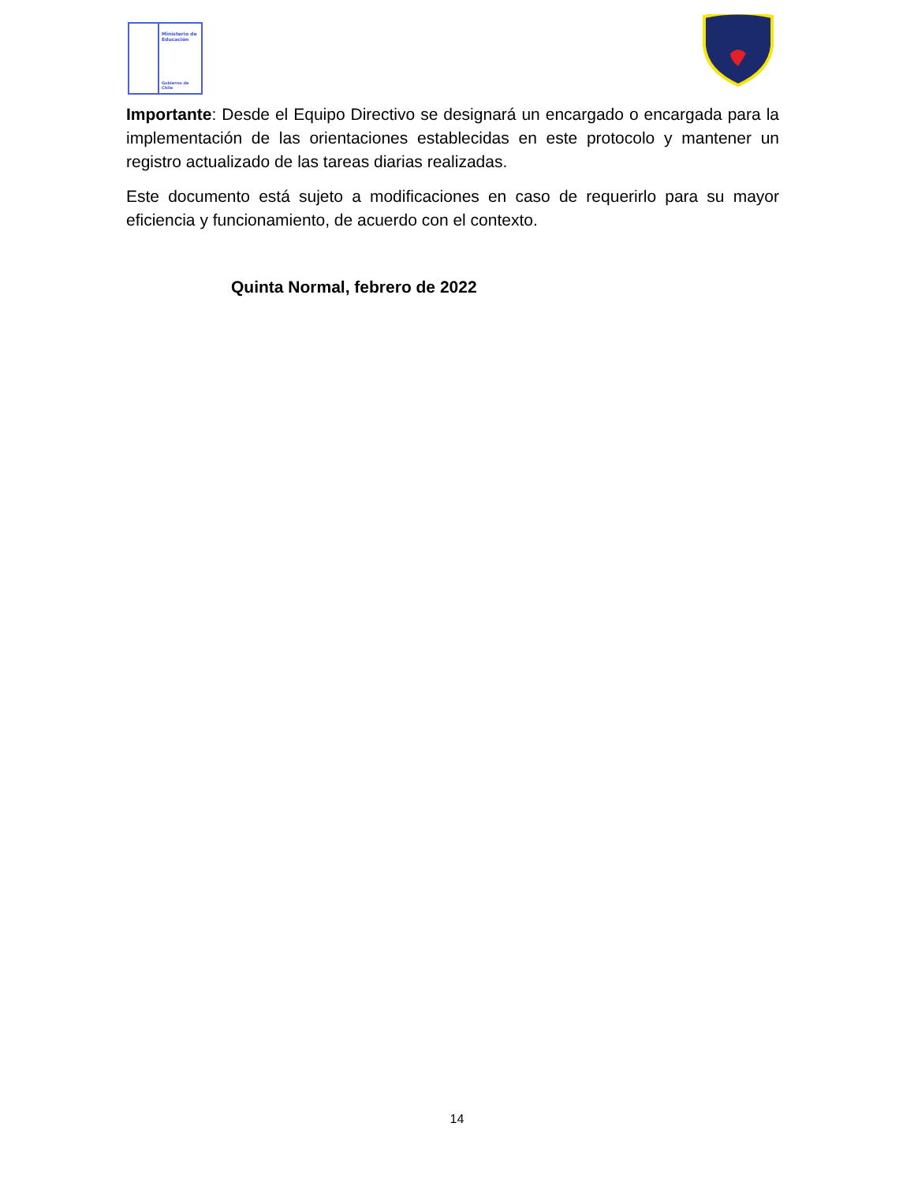Ministerio de
Educación
Gobierno de Chile
Importante: Desde el Equipo Directivo se designará un encargado o encargada para la implementación de las orientaciones establecidas en este protocolo y mantener un registro actualizado de las tareas diarias realizadas.
Este documento está sujeto a modificaciones en caso de requerirlo para su mayor eficiencia y funcionamiento, de acuerdo con el contexto.
Quinta Normal, febrero de 2022
14